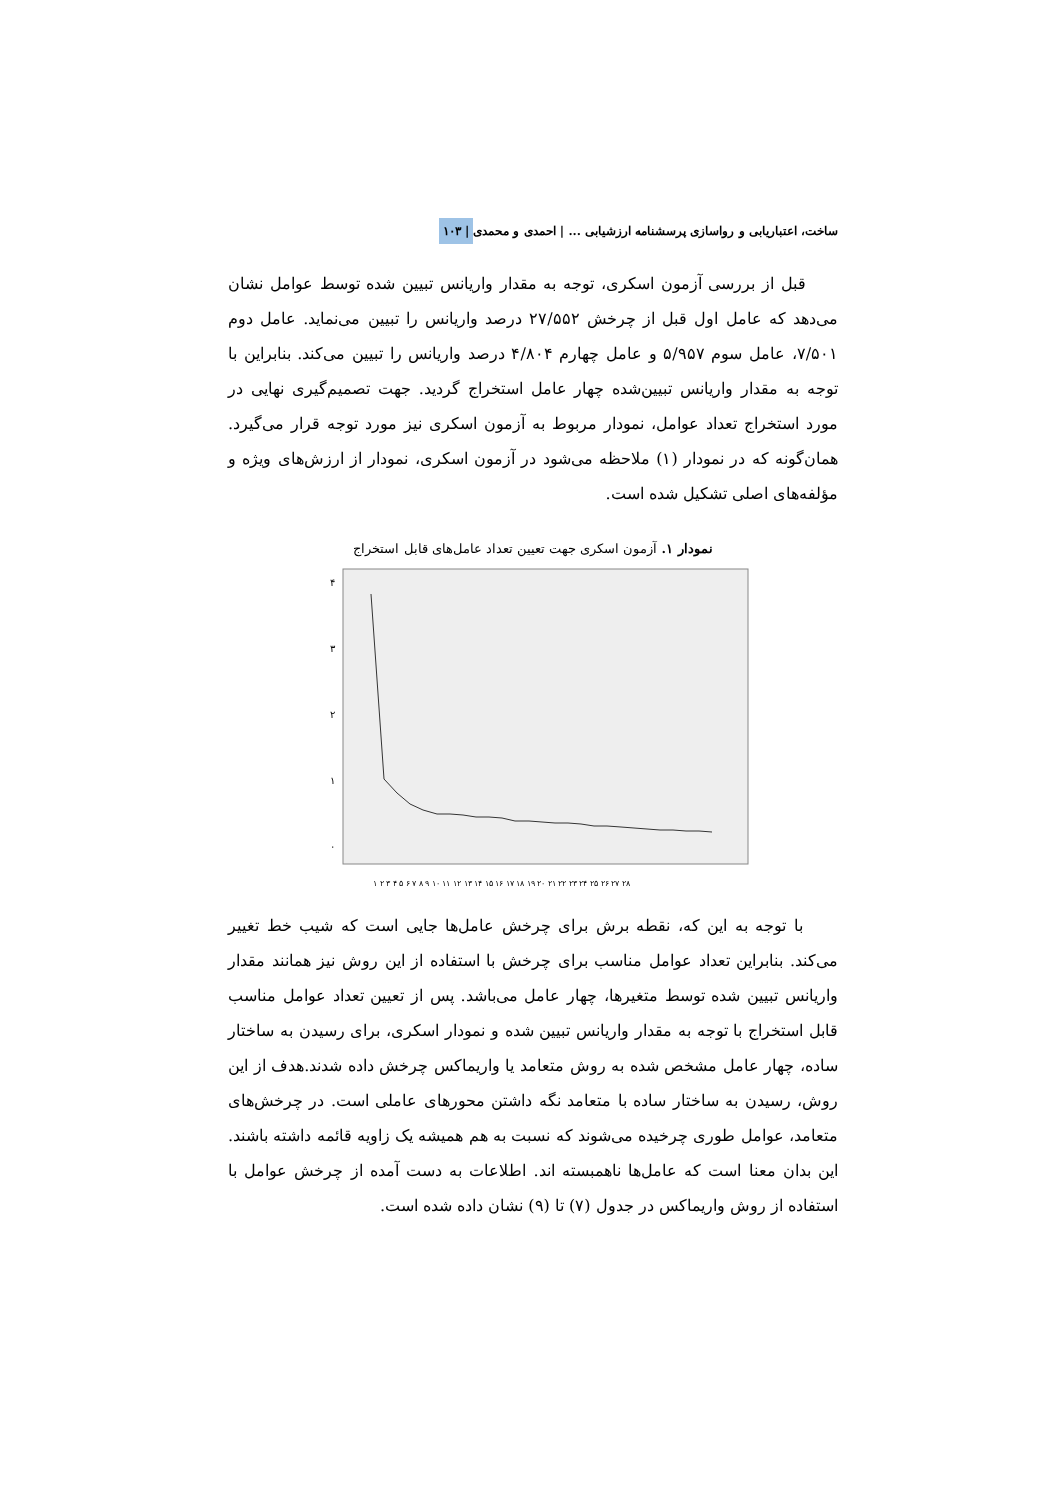ساخت، اعتباریابی و رواسازی پرسشنامه ارزشیابی ... | احمدی و محمدی | ۱۰۳
قبل از بررسی آزمون اسکری، توجه به مقدار واریانس تبیین شده توسط عوامل نشان می‌دهد که عامل اول قبل از چرخش ۲۷/۵۵۲ درصد واریانس را تبیین می‌نماید. عامل دوم ۷/۵۰۱، عامل سوم ۵/۹۵۷ و عامل چهارم ۴/۸۰۴ درصد واریانس را تبیین می‌کند. بنابراین با توجه به مقدار واریانس تبیین‌شده چهار عامل استخراج گردید. جهت تصمیم‌گیری نهایی در مورد استخراج تعداد عوامل، نمودار مربوط به آزمون اسکری نیز مورد توجه قرار می‌گیرد. همان‌گونه که در نمودار (۱) ملاحظه می‌شود در آزمون اسکری، نمودار از ارزش‌های ویژه و مؤلفه‌های اصلی تشکیل شده است.
نمودار ۱. آزمون اسکری جهت تعیین تعداد عامل‌های قابل استخراج
۴
۳
۲
۱
۰
۱ ۲ ۳ ۴ ۵ ۶ ۷ ۸ ۹ ۱۰ ۱۱ ۱۲ ۱۳ ۱۴ ۱۵ ۱۶ ۱۷ ۱۸ ۱۹ ۲۰ ۲۱ ۲۲ ۲۳ ۲۴ ۲۵ ۲۶ ۲۷ ۲۸
با توجه به این که، نقطه برش برای چرخش عامل‌ها جایی است که شیب خط تغییر می‌کند. بنابراین تعداد عوامل مناسب برای چرخش با استفاده از این روش نیز همانند مقدار واریانس تبیین شده توسط متغیرها، چهار عامل می‌باشد. پس از تعیین تعداد عوامل مناسب قابل استخراج با توجه به مقدار واریانس تبیین شده و نمودار اسکری، برای رسیدن به ساختار ساده، چهار عامل مشخص شده به روش متعامد یا واریماکس چرخش داده شدند.هدف از این روش، رسیدن به ساختار ساده با متعامد نگه داشتن محورهای عاملی است. در چرخش‌های متعامد، عوامل طوری چرخیده می‌شوند که نسبت به هم همیشه یک زاویه قائمه داشته باشند. این بدان معنا است که عامل‌ها ناهمبسته اند. اطلاعات به دست آمده از چرخش عوامل با استفاده از روش واریماکس در جدول (۷) تا (۹) نشان داده شده است.